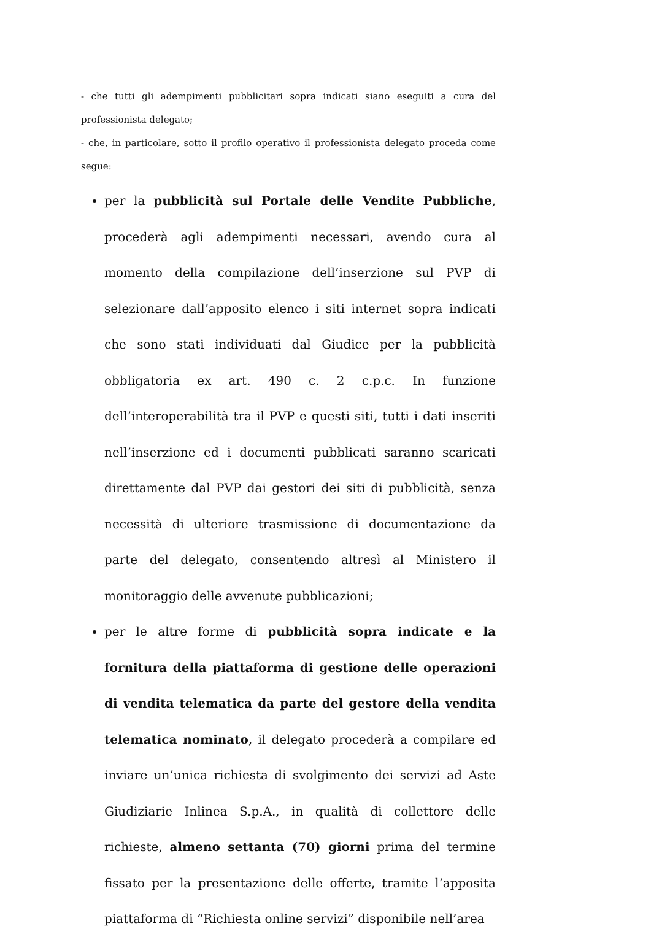- che tutti gli adempimenti pubblicitari sopra indicati siano eseguiti a cura del professionista delegato;
- che, in particolare, sotto il profilo operativo il professionista delegato proceda come segue:
per la pubblicità sul Portale delle Vendite Pubbliche, procederà agli adempimenti necessari, avendo cura al momento della compilazione dell’inserzione sul PVP di selezionare dall’apposito elenco i siti internet sopra indicati che sono stati individuati dal Giudice per la pubblicità obbligatoria ex art. 490 c. 2 c.p.c. In funzione dell’interoperabilità tra il PVP e questi siti, tutti i dati inseriti nell’inserzione ed i documenti pubblicati saranno scaricati direttamente dal PVP dai gestori dei siti di pubblicità, senza necessità di ulteriore trasmissione di documentazione da parte del delegato, consentendo altresì al Ministero il monitoraggio delle avvenute pubblicazioni;
per le altre forme di pubblicità sopra indicate e la fornitura della piattaforma di gestione delle operazioni di vendita telematica da parte del gestore della vendita telematica nominato, il delegato procederà a compilare ed inviare un’unica richiesta di svolgimento dei servizi ad Aste Giudiziarie Inlinea S.p.A., in qualità di collettore delle richieste, almeno settanta (70) giorni prima del termine fissato per la presentazione delle offerte, tramite l’apposita piattaforma di “Richiesta online servizi” disponibile nell’area